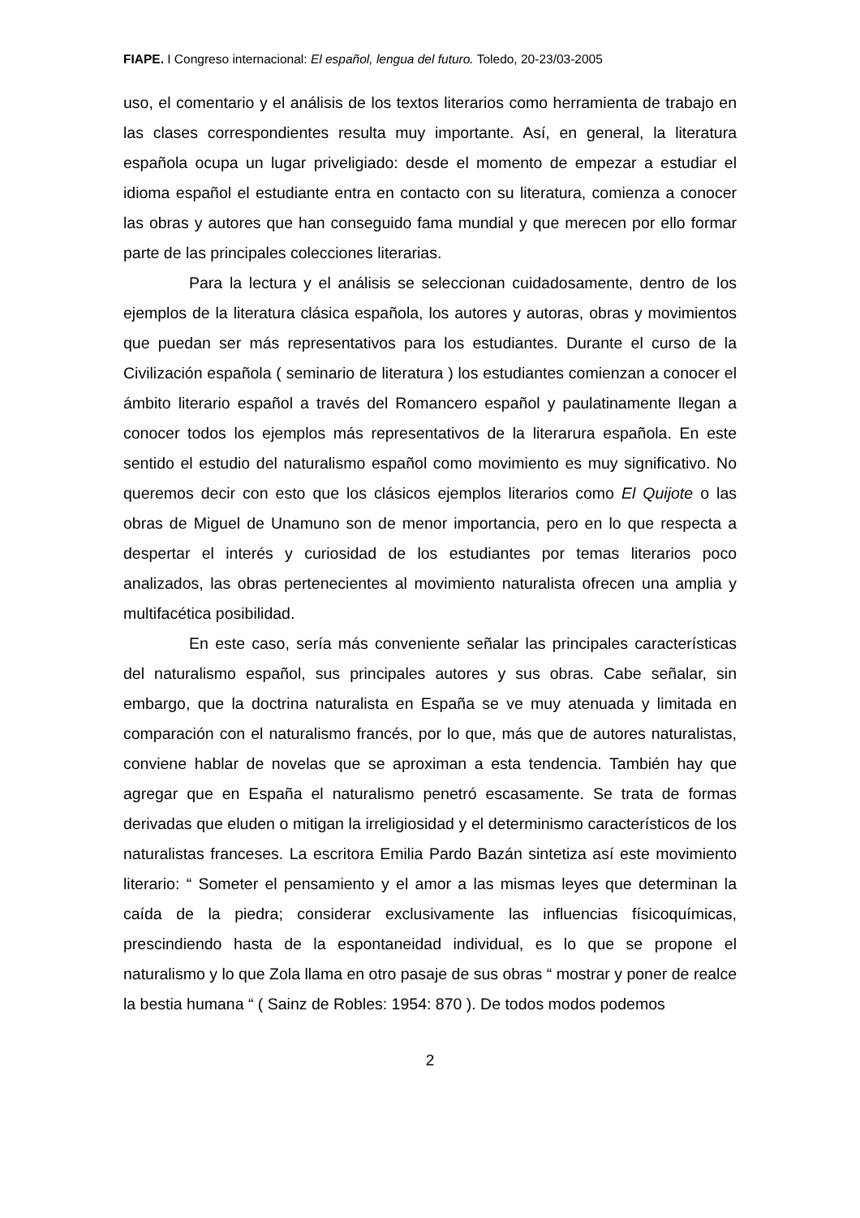FIAPE. I Congreso internacional: El español, lengua del futuro. Toledo, 20-23/03-2005
uso, el comentario y el análisis de los textos literarios como herramienta de trabajo en las clases correspondientes resulta muy importante. Así, en general, la literatura española ocupa un lugar priveligiado: desde el momento de empezar a estudiar el idioma español el estudiante entra en contacto con su literatura, comienza a conocer las obras y autores que han conseguido fama mundial y que merecen por ello formar parte de las principales colecciones literarias.
Para la lectura y el análisis se seleccionan cuidadosamente, dentro de los ejemplos de la literatura clásica española, los autores y autoras, obras y movimientos que puedan ser más representativos para los estudiantes. Durante el curso de la Civilización española ( seminario de literatura ) los estudiantes comienzan a conocer el ámbito literario español a través del Romancero español y paulatinamente llegan a conocer todos los ejemplos más representativos de la literarura española. En este sentido el estudio del naturalismo español como movimiento es muy significativo. No queremos decir con esto que los clásicos ejemplos literarios como El Quijote o las obras de Miguel de Unamuno son de menor importancia, pero en lo que respecta a despertar el interés y curiosidad de los estudiantes por temas literarios poco analizados, las obras pertenecientes al movimiento naturalista ofrecen una amplia y multifacética posibilidad.
En este caso, sería más conveniente señalar las principales características del naturalismo español, sus principales autores y sus obras. Cabe señalar, sin embargo, que la doctrina naturalista en España se ve muy atenuada y limitada en comparación con el naturalismo francés, por lo que, más que de autores naturalistas, conviene hablar de novelas que se aproximan a esta tendencia. También hay que agregar que en España el naturalismo penetró escasamente. Se trata de formas derivadas que eluden o mitigan la irreligiosidad y el determinismo característicos de los naturalistas franceses. La escritora Emilia Pardo Bazán sintetiza así este movimiento literario: “ Someter el pensamiento y el amor a las mismas leyes que determinan la caída de la piedra; considerar exclusivamente las influencias físicoquímicas, prescindiendo hasta de la espontaneidad individual, es lo que se propone el naturalismo y lo que Zola llama en otro pasaje de sus obras “ mostrar y poner de realce la bestia humana “ ( Sainz de Robles: 1954: 870 ). De todos modos podemos
2